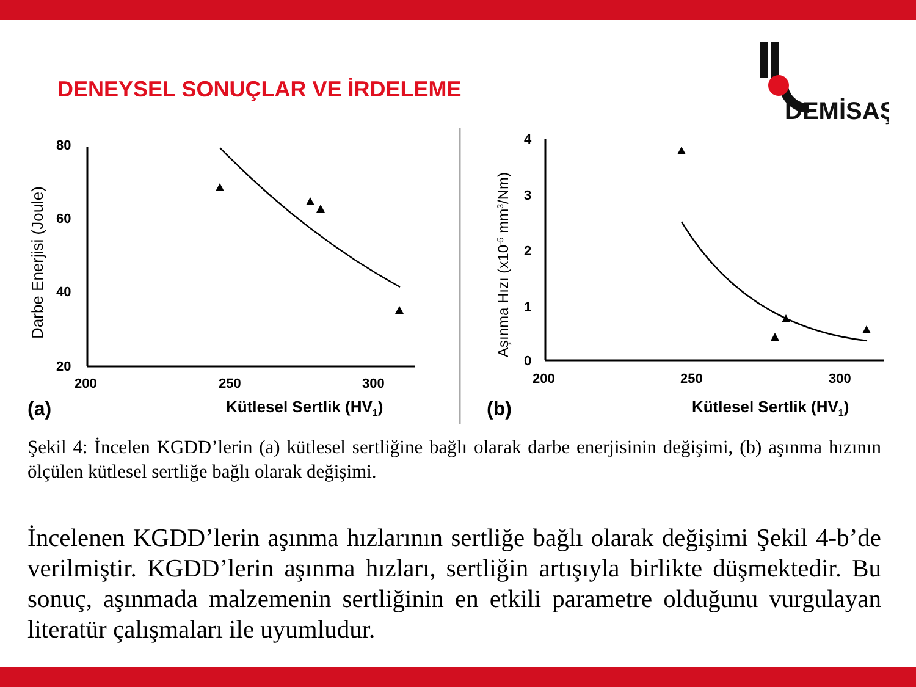DENEYSEL SONUÇLAR VE İRDELEME
DEMİSAŞ
80
60
40
20
200
250
300
Darbe Enerjisi (Joule)
(a)
Kütlesel Sertlik (HV1)
4
3
2
1
0
200
250
300
Aşınma Hızı (x10-5 mm3/Nm)
(b)
Kütlesel Sertlik (HV1)
Şekil 4: İncelen KGDD’lerin (a) kütlesel sertliğine bağlı olarak darbe enerjisinin değişimi, (b) aşınma hızının ölçülen kütlesel sertliğe bağlı olarak değişimi.
İncelenen KGDD’lerin aşınma hızlarının sertliğe bağlı olarak değişimi Şekil 4-b’de verilmiştir. KGDD’lerin aşınma hızları, sertliğin artışıyla birlikte düşmektedir. Bu sonuç, aşınmada malzemenin sertliğinin en etkili parametre olduğunu vurgulayan literatür çalışmaları ile uyumludur.